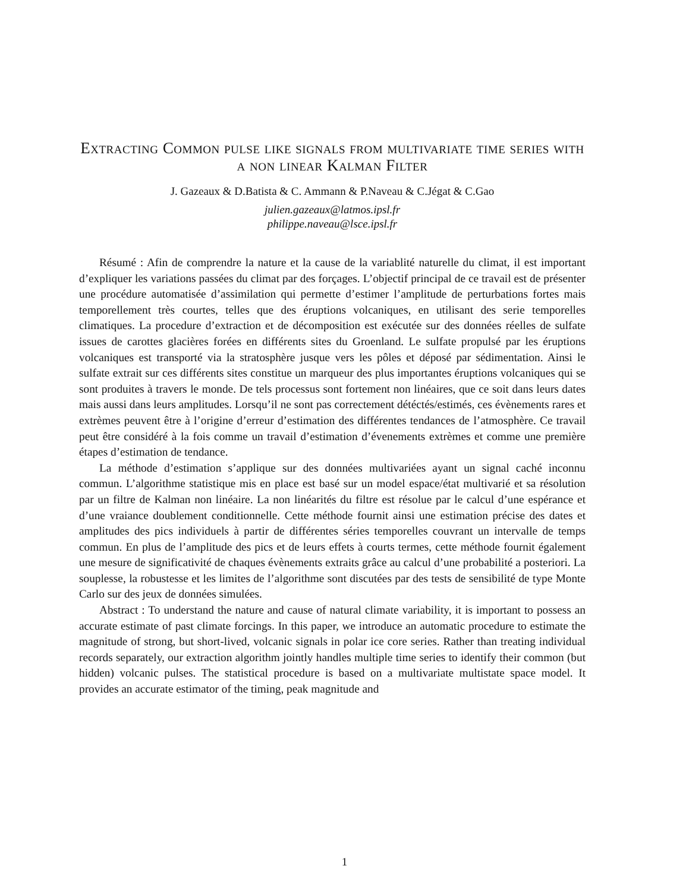Extracting Common pulse like signals from multivariate time series with a non linear Kalman Filter
J. Gazeaux & D.Batista & C. Ammann & P.Naveau & C.Jégat & C.Gao
julien.gazeaux@latmos.ipsl.fr
philippe.naveau@lsce.ipsl.fr
Résumé : Afin de comprendre la nature et la cause de la variablité naturelle du climat, il est important d’expliquer les variations passées du climat par des forçages. L’objectif principal de ce travail est de présenter une procédure automatisée d’assimilation qui permette d’estimer l’amplitude de perturbations fortes mais temporellement très courtes, telles que des éruptions volcaniques, en utilisant des serie temporelles climatiques. La procedure d’extraction et de décomposition est exécutée sur des données réelles de sulfate issues de carottes glacières forées en différents sites du Groenland. Le sulfate propulsé par les éruptions volcaniques est transporté via la stratosphère jusque vers les pôles et déposé par sédimentation. Ainsi le sulfate extrait sur ces différents sites constitue un marqueur des plus importantes éruptions volcaniques qui se sont produites à travers le monde. De tels processus sont fortement non linéaires, que ce soit dans leurs dates mais aussi dans leurs amplitudes. Lorsqu’il ne sont pas correctement détéctés/estimés, ces évènements rares et extrèmes peuvent être à l’origine d’erreur d’estimation des différentes tendances de l’atmosphère. Ce travail peut être considéré à la fois comme un travail d’estimation d’évenements extrèmes et comme une première étapes d’estimation de tendance.
La méthode d’estimation s’applique sur des données multivariées ayant un signal caché inconnu commun. L’algorithme statistique mis en place est basé sur un model espace/état multivarié et sa résolution par un filtre de Kalman non linéaire. La non linéarités du filtre est résolue par le calcul d’une espérance et d’une vraiance doublement conditionnelle. Cette méthode fournit ainsi une estimation précise des dates et amplitudes des pics individuels à partir de différentes séries temporelles couvrant un intervalle de temps commun. En plus de l’amplitude des pics et de leurs effets à courts termes, cette méthode fournit également une mesure de significativité de chaques évènements extraits grâce au calcul d’une probabilité a posteriori. La souplesse, la robustesse et les limites de l’algorithme sont discutées par des tests de sensibilité de type Monte Carlo sur des jeux de données simulées.
Abstract : To understand the nature and cause of natural climate variability, it is important to possess an accurate estimate of past climate forcings. In this paper, we introduce an automatic procedure to estimate the magnitude of strong, but short-lived, volcanic signals in polar ice core series. Rather than treating individual records separately, our extraction algorithm jointly handles multiple time series to identify their common (but hidden) volcanic pulses. The statistical procedure is based on a multivariate multistate space model. It provides an accurate estimator of the timing, peak magnitude and
1